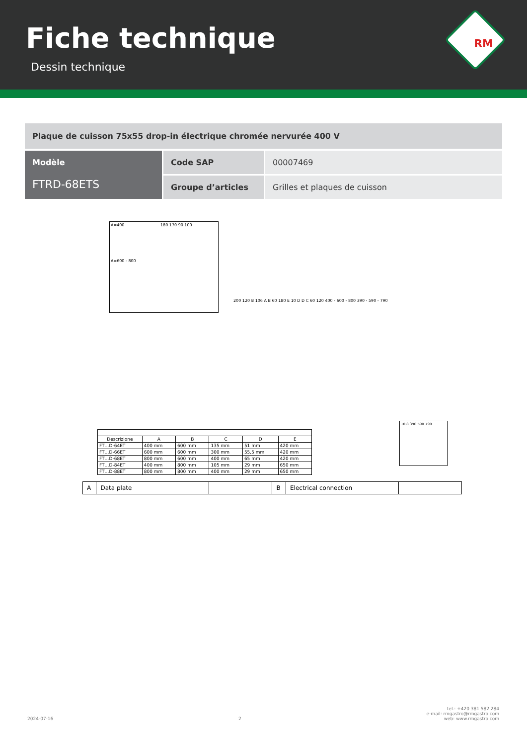Fiche technique
Dessin technique
RM
Plaque de cuisson 75x55 drop-in électrique chromée nervurée 400 V
Modèle
FTRD-68ETS
Code SAP
00007469
Groupe d’articles
Grilles et plaques de cuisson
A=400 180 170 90 100
A=600 - 800
10 8 390 590 790
200 120 B 106 A B 60 180 E 10 D D C 60 120 400 - 600 - 800 390 - 590 - 790
| Descrizione | A | B | C | D | E |
| --- | --- | --- | --- | --- | --- |
| FT…D-64ET | 400 mm | 600 mm | 135 mm | 51 mm | 420 mm |
| FT…D-66ET | 600 mm | 600 mm | 300 mm | 55,5 mm | 420 mm |
| FT…D-68ET | 800 mm | 600 mm | 400 mm | 65 mm | 420 mm |
| FT…D-84ET | 400 mm | 800 mm | 105 mm | 29 mm | 650 mm |
| FT…D-88ET | 800 mm | 800 mm | 400 mm | 29 mm | 650 mm |
| A | Data plate | | B | Electrical connection | |
2024-07-16
2
tel.: +420 381 582 284
e-mail: rmgastro@rmgastro.com
web: www.rmgastro.com